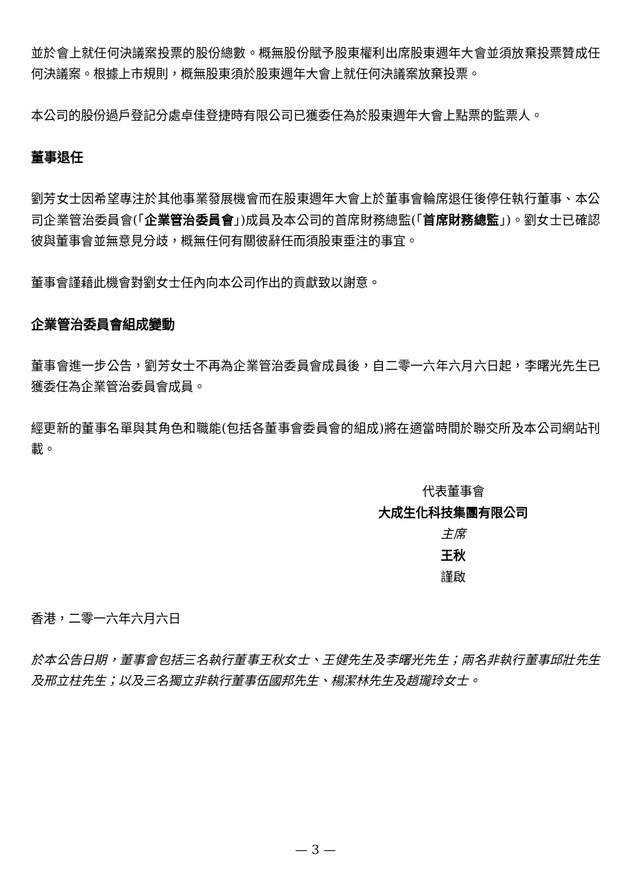並於會上就任何決議案投票的股份總數。概無股份賦予股東權利出席股東週年大會並須放棄投票贊成任何決議案。根據上市規則，概無股東須於股東週年大會上就任何決議案放棄投票。
本公司的股份過戶登記分處卓佳登捷時有限公司已獲委任為於股東週年大會上點票的監票人。
董事退任
劉芳女士因希望專注於其他事業發展機會而在股東週年大會上於董事會輪席退任後停任執行董事、本公司企業管治委員會(「企業管治委員會」)成員及本公司的首席財務總監(「首席財務總監」)。劉女士已確認彼與董事會並無意見分歧，概無任何有關彼辭任而須股東垂注的事宜。
董事會謹藉此機會對劉女士任內向本公司作出的貢獻致以謝意。
企業管治委員會組成變動
董事會進一步公告，劉芳女士不再為企業管治委員會成員後，自二零一六年六月六日起，李曙光先生已獲委任為企業管治委員會成員。
經更新的董事名單與其角色和職能(包括各董事會委員會的組成)將在適當時間於聯交所及本公司網站刊載。
代表董事會
大成生化科技集團有限公司
主席
王秋
謹啟
香港，二零一六年六月六日
於本公告日期，董事會包括三名執行董事王秋女士、王健先生及李曙光先生；兩名非執行董事邱壯先生及邢立柱先生；以及三名獨立非執行董事伍國邦先生、楊潔林先生及趙瓏玲女士。
— 3 —